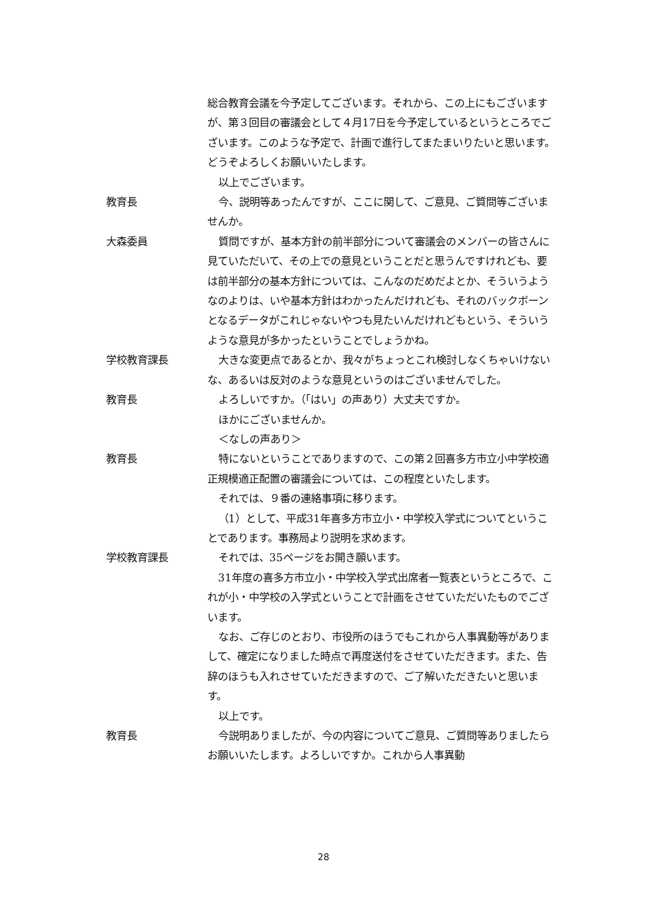総合教育会議を今予定してございます。それから、この上にもございますが、第３回目の審議会として４月17日を今予定しているというところでございます。このような予定で、計画で進行してまたまいりたいと思います。どうぞよろしくお願いいたします。
以上でございます。
教育長 今、説明等あったんですが、ここに関して、ご意見、ご質問等ございませんか。
大森委員 質問ですが、基本方針の前半部分について審議会のメンバーの皆さんに見ていただいて、その上での意見ということだと思うんですけれども、要は前半部分の基本方針については、こんなのだめだよとか、そういうようなのよりは、いや基本方針はわかったんだけれども、それのバックボーンとなるデータがこれじゃないやつも見たいんだけれどもという、そういうような意見が多かったということでしょうかね。
学校教育課長 大きな変更点であるとか、我々がちょっとこれ検討しなくちゃいけないな、あるいは反対のような意見というのはございませんでした。
教育長 よろしいですか。（「はい」の声あり）大丈夫ですか。
ほかにございませんか。
＜なしの声あり＞
教育長 特にないということでありますので、この第２回喜多方市立小中学校適正規模適正配置の審議会については、この程度といたします。
それでは、９番の連絡事項に移ります。
（1）として、平成31年喜多方市立小・中学校入学式についてということであります。事務局より説明を求めます。
学校教育課長 それでは、35ページをお開き願います。
31年度の喜多方市立小・中学校入学式出席者一覧表というところで、これが小・中学校の入学式ということで計画をさせていただいたものでございます。
なお、ご存じのとおり、市役所のほうでもこれから人事異動等がありまして、確定になりました時点で再度送付をさせていただきます。また、告辞のほうも入れさせていただきますので、ご了解いただきたいと思います。
以上です。
教育長 今説明ありましたが、今の内容についてご意見、ご質問等ありましたらお願いいたします。よろしいですか。これから人事異動
28